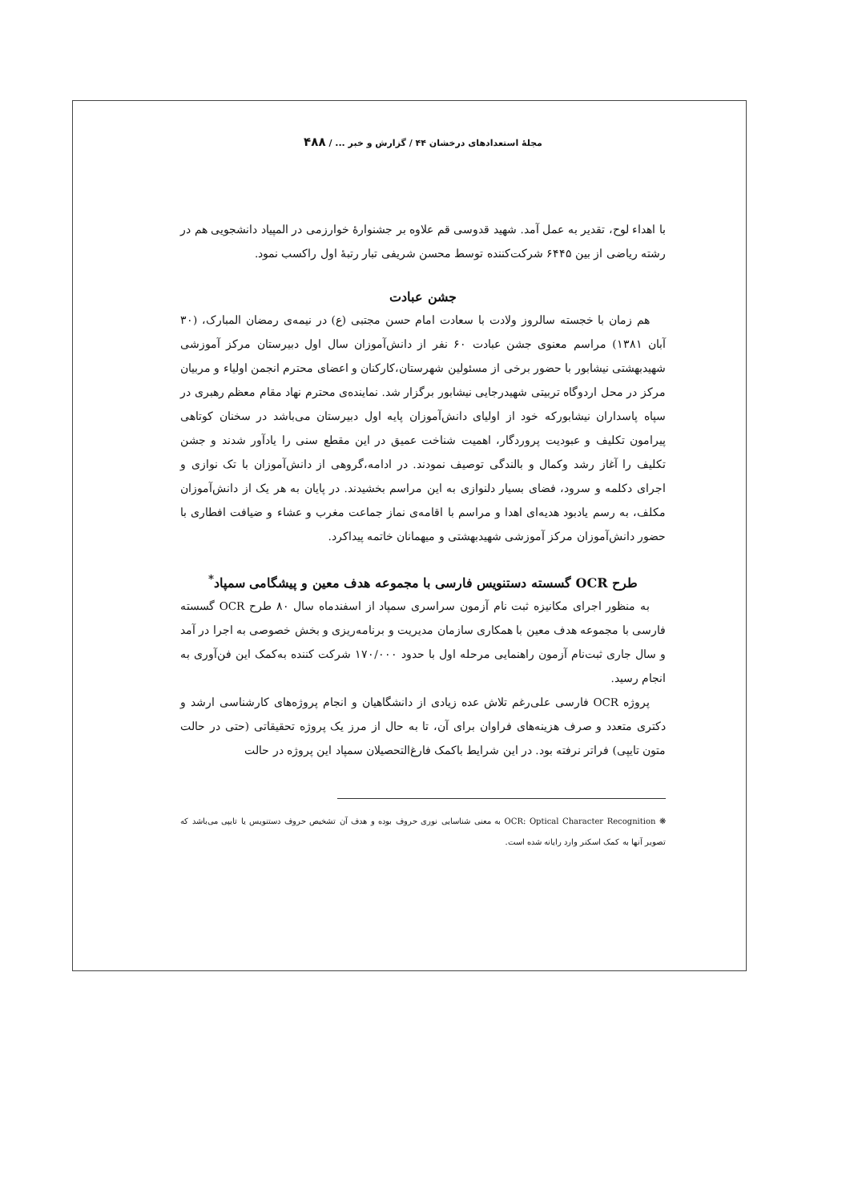مجلهٔ استعدادهای درخشان ۴۴ / گزارش و خبر ... / ۴۸۸
با اهداء لوح، تقدیر به عمل آمد. شهید قدوسی قم علاوه بر جشنوارهٔ خوارزمی در المپیاد دانشجویی هم در رشته ریاضی از بین ۶۴۴۵ شرکت‌کننده توسط محسن شریفی تبار رتبهٔ اول راکسب نمود.
جشن عبادت
هم زمان با خجسته سالروز ولادت با سعادت امام حسن مجتبی (ع) در نیمه‌ی رمضان المبارک، (۳۰ آبان ۱۳۸۱) مراسم معنوی جشن عبادت ۶۰ نفر از دانش‌آموزان سال اول دبیرستان مرکز آموزشی شهیدبهشتی نیشابور با حضور برخی از مسئولین شهرستان،کارکنان و اعضای محترم انجمن اولیاء و مربیان مرکز در محل اردوگاه تربیتی شهیدرجایی نیشابور برگزار شد. نماینده‌ی محترم نهاد مقام معظم رهبری در سپاه پاسداران نیشابورکه خود از اولیای دانش‌آموزان پایه اول دبیرستان می‌باشد در سخنان کوتاهی پیرامون تکلیف و عبودیت پروردگار، اهمیت شناخت عمیق در این مقطع سنی را یادآور شدند و جشن تکلیف را آغاز رشد وکمال و بالندگی توصیف نمودند. در ادامه،گروهی از دانش‌آموزان با تک نوازی و اجرای دکلمه و سرود، فضای بسیار دلنوازی به این مراسم بخشیدند. در پایان به هر یک از دانش‌آموزان مکلف، به رسم یادبود هدیه‌ای اهدا و مراسم با اقامه‌ی نماز جماعت مغرب و عشاء و ضیافت افطاری با حضور دانش‌آموزان مرکز آموزشی شهیدبهشتی و میهمانان خاتمه پیداکرد.
طرح OCR گسسته دستنویس فارسی با مجموعه هدف معین و پیشگامی سمپاد<sup>*</sup>
به منظور اجرای مکانیزه ثبت نام آزمون سراسری سمپاد از اسفندماه سال ۸۰ طرح OCR گسسته فارسی با مجموعه هدف معین با همکاری سازمان مدیریت و برنامه‌ریزی و بخش خصوصی به اجرا در آمد و سال جاری ثبت‌نام آزمون راهنمایی مرحله اول با حدود ۱۷۰/۰۰۰ شرکت کننده به‌کمک این فن‌آوری به انجام رسید.
پروژه OCR فارسی علی‌رغم تلاش عده زیادی از دانشگاهیان و انجام پروژه‌های کارشناسی ارشد و دکتری متعدد و صرف هزینه‌های فراوان برای آن، تا به حال از مرز یک پروژه تحقیقاتی (حتی در حالت متون تایپی) فراتر نرفته بود. در این شرایط باکمک فارغ‌التحصیلان سمپاد این پروژه در حالت
❋ OCR: Optical Character Recognition به معنی شناسایی نوری حروف بوده و هدف آن تشخیص حروف دستنویس یا تایپی می‌باشد که تصویر آنها به کمک اسکنر وارد رایانه شده است.